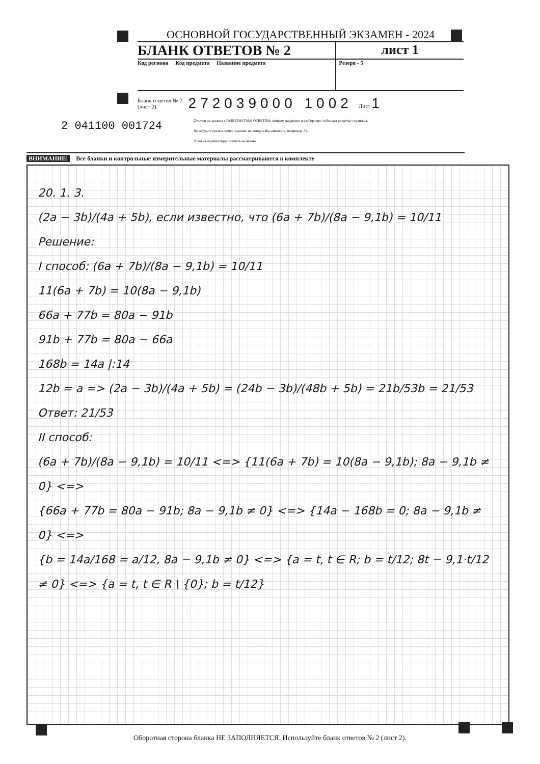ОСНОВНОЙ ГОСУДАРСТВЕННЫЙ ЭКЗАМЕН - 2024
БЛАНК ОТВЕТОВ № 2 лист 1
Код региона Код предмета Название предмета
Резерв - 5
Бланк ответов № 2
(лист 2) 272039000 1002 Лист 1
Отвечая на задания с РАЗВЕРНУТЫМ ОТВЕТОМ, пишите аккуратно и разборчиво, соблюдая разметку страницы.
Не забудьте указать номер задания, на которое Вы отвечаете, например, 31.
Условия задания переписывать не нужно.
2 041100 001724
ВНИМАНИЕ! Все бланки и контрольные измерительные материалы рассматриваются в комплекте
20. 1. 3.
(2a − 3b)/(4a + 5b), если известно, что (6a + 7b)/(8a − 9,1b) = 10/11
Решение:
I способ: (6a + 7b)/(8a − 9,1b) = 10/11
11(6a + 7b) = 10(8a − 9,1b)
66a + 77b = 80a − 91b
91b + 77b = 80a − 66a
168b = 14a |:14
12b = a => (2a − 3b)/(4a + 5b) = (24b − 3b)/(48b + 5b) = 21b/53b = 21/53
Ответ: 21/53
II способ:
(6a + 7b)/(8a − 9,1b) = 10/11 <=> {11(6a + 7b) = 10(8a − 9,1b); 8a − 9,1b ≠ 0} <=>
{66a + 77b = 80a − 91b; 8a − 9,1b ≠ 0} <=> {14a − 168b = 0; 8a − 9,1b ≠ 0} <=>
{b = 14a/168 = a/12, 8a − 9,1b ≠ 0} <=> {a = t, t ∈ R; b = t/12; 8t − 9,1·t/12 ≠ 0} <=> {a = t, t ∈ R \ {0}; b = t/12}
Оборотная сторона бланка НЕ ЗАПОЛНЯЕТСЯ. Используйте бланк ответов № 2 (лист 2).